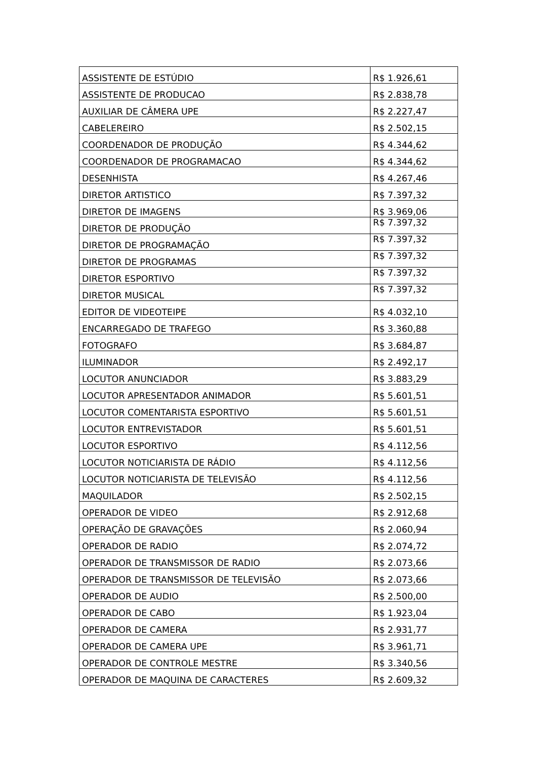| ASSISTENTE DE ESTÚDIO | R$ 1.926,61 |
| ASSISTENTE DE PRODUCAO | R$ 2.838,78 |
| AUXILIAR DE CÂMERA UPE | R$ 2.227,47 |
| CABELEREIRO | R$ 2.502,15 |
| COORDENADOR DE PRODUÇÃO | R$ 4.344,62 |
| COORDENADOR DE PROGRAMACAO | R$ 4.344,62 |
| DESENHISTA | R$ 4.267,46 |
| DIRETOR ARTISTICO | R$ 7.397,32 |
| DIRETOR DE IMAGENS | R$ 3.969,06 |
| DIRETOR DE PRODUÇÃO | R$ 7.397,32 |
| DIRETOR DE PROGRAMAÇÃO | R$ 7.397,32 |
| DIRETOR DE PROGRAMAS | R$ 7.397,32 |
| DIRETOR ESPORTIVO | R$ 7.397,32 |
| DIRETOR MUSICAL | R$ 7.397,32 |
| EDITOR DE VIDEOTEIPE | R$ 4.032,10 |
| ENCARREGADO DE TRAFEGO | R$ 3.360,88 |
| FOTOGRAFO | R$ 3.684,87 |
| ILUMINADOR | R$ 2.492,17 |
| LOCUTOR ANUNCIADOR | R$ 3.883,29 |
| LOCUTOR APRESENTADOR ANIMADOR | R$ 5.601,51 |
| LOCUTOR COMENTARISTA ESPORTIVO | R$ 5.601,51 |
| LOCUTOR ENTREVISTADOR | R$ 5.601,51 |
| LOCUTOR ESPORTIVO | R$ 4.112,56 |
| LOCUTOR NOTICIARISTA DE RÁDIO | R$ 4.112,56 |
| LOCUTOR NOTICIARISTA DE TELEVISÃO | R$ 4.112,56 |
| MAQUILADOR | R$ 2.502,15 |
| OPERADOR DE VIDEO | R$ 2.912,68 |
| OPERAÇÃO DE GRAVAÇÕES | R$ 2.060,94 |
| OPERADOR DE RADIO | R$ 2.074,72 |
| OPERADOR DE TRANSMISSOR DE RADIO | R$ 2.073,66 |
| OPERADOR DE TRANSMISSOR DE TELEVISÃO | R$ 2.073,66 |
| OPERADOR DE AUDIO | R$ 2.500,00 |
| OPERADOR DE CABO | R$ 1.923,04 |
| OPERADOR DE CAMERA | R$ 2.931,77 |
| OPERADOR DE CAMERA UPE | R$ 3.961,71 |
| OPERADOR DE CONTROLE MESTRE | R$ 3.340,56 |
| OPERADOR DE MAQUINA DE CARACTERES | R$ 2.609,32 |